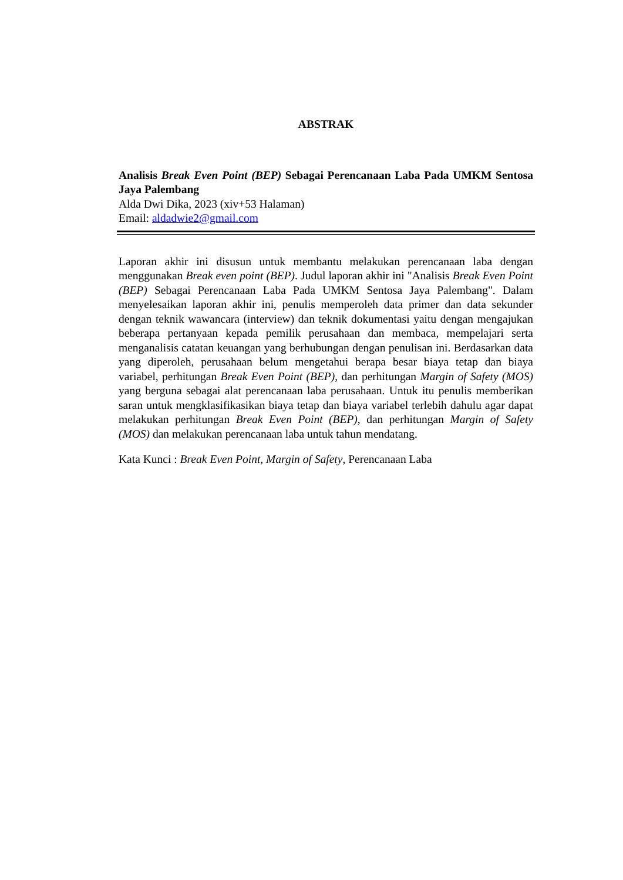ABSTRAK
Analisis Break Even Point (BEP) Sebagai Perencanaan Laba Pada UMKM Sentosa Jaya Palembang
Alda Dwi Dika, 2023 (xiv+53 Halaman)
Email: aldadwie2@gmail.com
Laporan akhir ini disusun untuk membantu melakukan perencanaan laba dengan menggunakan Break even point (BEP). Judul laporan akhir ini "Analisis Break Even Point (BEP) Sebagai Perencanaan Laba Pada UMKM Sentosa Jaya Palembang". Dalam menyelesaikan laporan akhir ini, penulis memperoleh data primer dan data sekunder dengan teknik wawancara (interview) dan teknik dokumentasi yaitu dengan mengajukan beberapa pertanyaan kepada pemilik perusahaan dan membaca, mempelajari serta menganalisis catatan keuangan yang berhubungan dengan penulisan ini. Berdasarkan data yang diperoleh, perusahaan belum mengetahui berapa besar biaya tetap dan biaya variabel, perhitungan Break Even Point (BEP), dan perhitungan Margin of Safety (MOS) yang berguna sebagai alat perencanaan laba perusahaan. Untuk itu penulis memberikan saran untuk mengklasifikasikan biaya tetap dan biaya variabel terlebih dahulu agar dapat melakukan perhitungan Break Even Point (BEP), dan perhitungan Margin of Safety (MOS) dan melakukan perencanaan laba untuk tahun mendatang.
Kata Kunci : Break Even Point, Margin of Safety, Perencanaan Laba